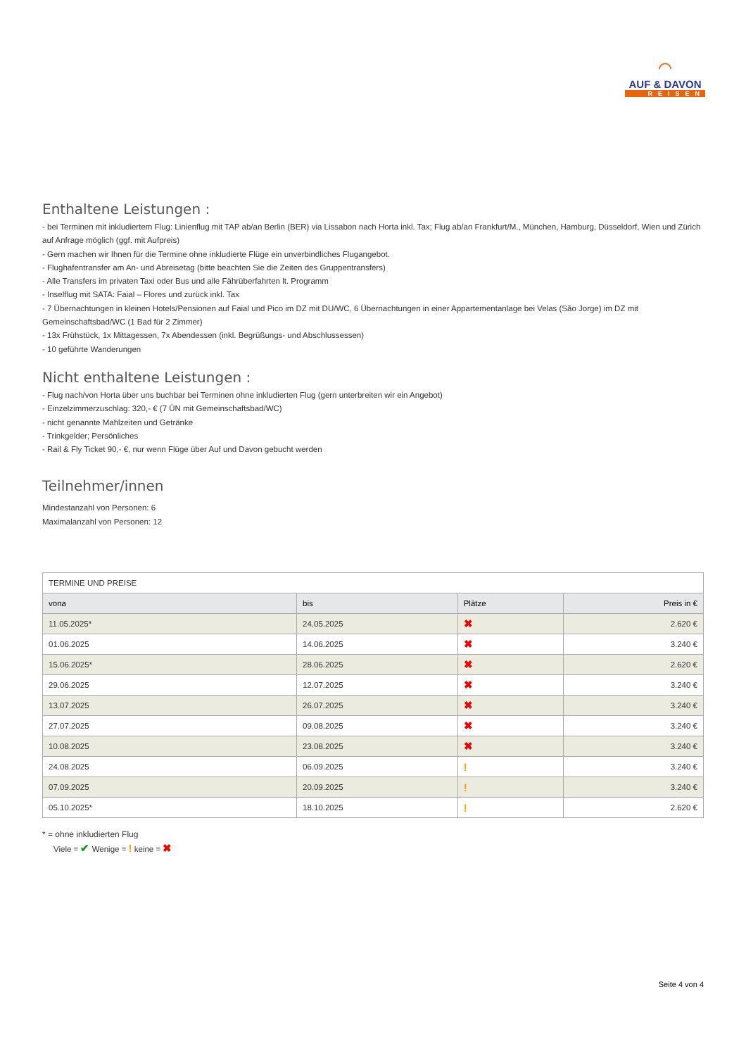⌒
AUF & DAVON
REISEN
Enthaltene Leistungen :
- bei Terminen mit inkludiertem Flug: Linienflug mit TAP ab/an Berlin (BER) via Lissabon nach Horta inkl. Tax; Flug ab/an Frankfurt/M., München, Hamburg, Düsseldorf, Wien und Zürich auf Anfrage möglich (ggf. mit Aufpreis)
- Gern machen wir Ihnen für die Termine ohne inkludierte Flüge ein unverbindliches Flugangebot.
- Flughafentransfer am An- und Abreisetag (bitte beachten Sie die Zeiten des Gruppentransfers)
- Alle Transfers im privaten Taxi oder Bus und alle Fährüberfahrten lt. Programm
- Inselflug mit SATA: Faial – Flores und zurück inkl. Tax
- 7 Übernachtungen in kleinen Hotels/Pensionen auf Faial und Pico im DZ mit DU/WC, 6 Übernachtungen in einer Appartementanlage bei Velas (São Jorge) im DZ mit Gemeinschaftsbad/WC (1 Bad für 2 Zimmer)
- 13x Frühstück, 1x Mittagessen, 7x Abendessen (inkl. Begrüßungs- und Abschlussessen)
- 10 geführte Wanderungen
Nicht enthaltene Leistungen :
- Flug nach/von Horta über uns buchbar bei Terminen ohne inkludierten Flug (gern unterbreiten wir ein Angebot)
- Einzelzimmerzuschlag: 320,- € (7 ÜN mit Gemeinschaftsbad/WC)
- nicht genannte Mahlzeiten und Getränke
- Trinkgelder; Persönliches
- Rail & Fly Ticket 90,- €, nur wenn Flüge über Auf und Davon gebucht werden
Teilnehmer/innen
Mindestanzahl von Personen: 6
Maximalanzahl von Personen: 12
| TERMINE UND PREISE | | | |
| vona | bis | Plätze | Preis in € |
| 11.05.2025* | 24.05.2025 | ✖ | 2.620 € |
| 01.06.2025 | 14.06.2025 | ✖ | 3.240 € |
| 15.06.2025* | 28.06.2025 | ✖ | 2.620 € |
| 29.06.2025 | 12.07.2025 | ✖ | 3.240 € |
| 13.07.2025 | 26.07.2025 | ✖ | 3.240 € |
| 27.07.2025 | 09.08.2025 | ✖ | 3.240 € |
| 10.08.2025 | 23.08.2025 | ✖ | 3.240 € |
| 24.08.2025 | 06.09.2025 | ! | 3.240 € |
| 07.09.2025 | 20.09.2025 | ! | 3.240 € |
| 05.10.2025* | 18.10.2025 | ! | 2.620 € |
* = ohne inkludierten Flug
Viele = ✔ Wenige = ! keine = ✖
Seite 4 von 4